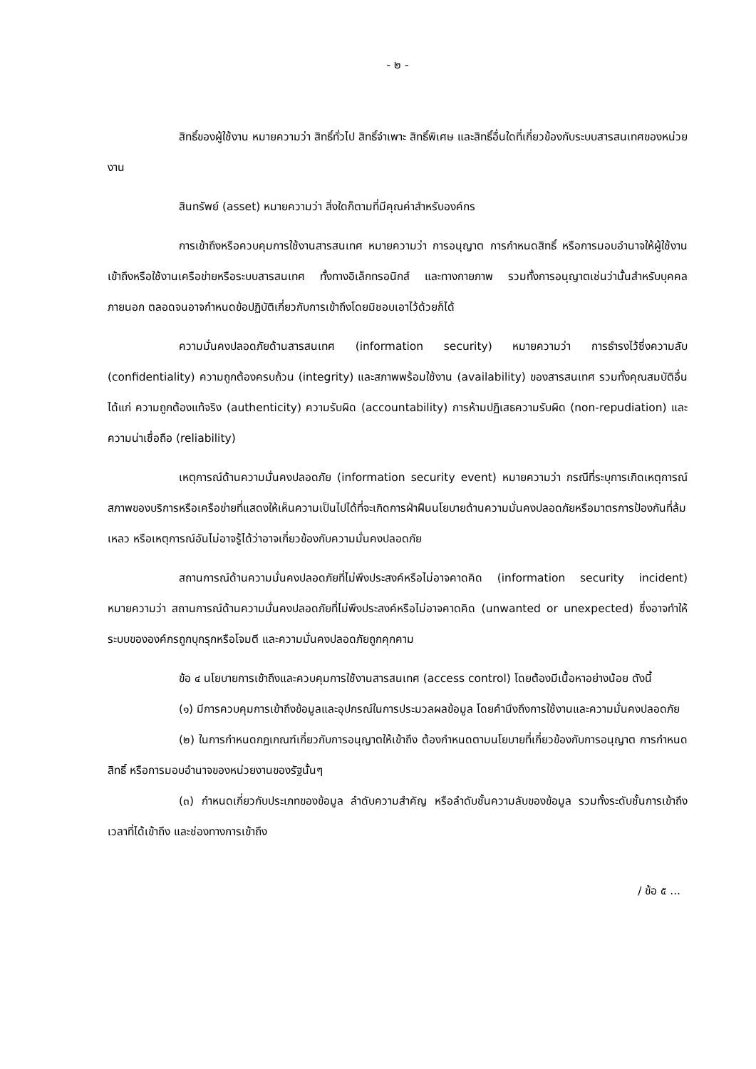- ๒ -
สิทธิ์ของผู้ใช้งาน หมายความว่า สิทธิ์ทั่วไป สิทธิ์จำเพาะ สิทธิ์พิเศษ และสิทธิ์อื่นใดที่เกี่ยวข้องกับระบบสารสนเทศของหน่วยงาน
สินทรัพย์ (asset) หมายความว่า สิ่งใดก็ตามที่มีคุณค่าสำหรับองค์กร
การเข้าถึงหรือควบคุมการใช้งานสารสนเทศ หมายความว่า การอนุญาต การกำหนดสิทธิ์ หรือการมอบอำนาจให้ผู้ใช้งาน เข้าถึงหรือใช้งานเครือข่ายหรือระบบสารสนเทศ ทั้งทางอิเล็กทรอนิกส์ และทางกายภาพ รวมทั้งการอนุญาตเช่นว่านั้นสำหรับบุคคลภายนอก ตลอดจนอาจกำหนดข้อปฏิบัติเกี่ยวกับการเข้าถึงโดยมิชอบเอาไว้ด้วยก็ได้
ความมั่นคงปลอดภัยด้านสารสนเทศ (information security) หมายความว่า การธำรงไว้ซึ่งความลับ (confidentiality) ความถูกต้องครบถ้วน (integrity) และสภาพพร้อมใช้งาน (availability) ของสารสนเทศ รวมทั้งคุณสมบัติอื่น ได้แก่ ความถูกต้องแท้จริง (authenticity) ความรับผิด (accountability) การห้ามปฏิเสธความรับผิด (non-repudiation) และความน่าเชื่อถือ (reliability)
เหตุการณ์ด้านความมั่นคงปลอดภัย (information security event) หมายความว่า กรณีที่ระบุการเกิดเหตุการณ์ สภาพของบริการหรือเครือข่ายที่แสดงให้เห็นความเป็นไปได้ที่จะเกิดการฝ่าฝืนนโยบายด้านความมั่นคงปลอดภัยหรือมาตรการป้องกันที่ล้มเหลว หรือเหตุการณ์อันไม่อาจรู้ได้ว่าอาจเกี่ยวข้องกับความมั่นคงปลอดภัย
สถานการณ์ด้านความมั่นคงปลอดภัยที่ไม่พึงประสงค์หรือไม่อาจคาดคิด (information security incident) หมายความว่า สถานการณ์ด้านความมั่นคงปลอดภัยที่ไม่พึงประสงค์หรือไม่อาจคาดคิด (unwanted or unexpected) ซึ่งอาจทำให้ระบบขององค์กรถูกบุกรุกหรือโจมตี และความมั่นคงปลอดภัยถูกคุกคาม
ข้อ ๔ นโยบายการเข้าถึงและควบคุมการใช้งานสารสนเทศ (access control) โดยต้องมีเนื้อหาอย่างน้อย ดังนี้
(๑) มีการควบคุมการเข้าถึงข้อมูลและอุปกรณ์ในการประมวลผลข้อมูล โดยคำนึงถึงการใช้งานและความมั่นคงปลอดภัย
(๒) ในการกำหนดกฎเกณฑ์เกี่ยวกับการอนุญาตให้เข้าถึง ต้องกำหนดตามนโยบายที่เกี่ยวข้องกับการอนุญาต การกำหนดสิทธิ์ หรือการมอบอำนาจของหน่วยงานของรัฐนั้นๆ
(๓) กำหนดเกี่ยวกับประเภทของข้อมูล ลำดับความสำคัญ หรือลำดับชั้นความลับของข้อมูล รวมทั้งระดับชั้นการเข้าถึง เวลาที่ได้เข้าถึง และช่องทางการเข้าถึง
/ ข้อ ๕ ...